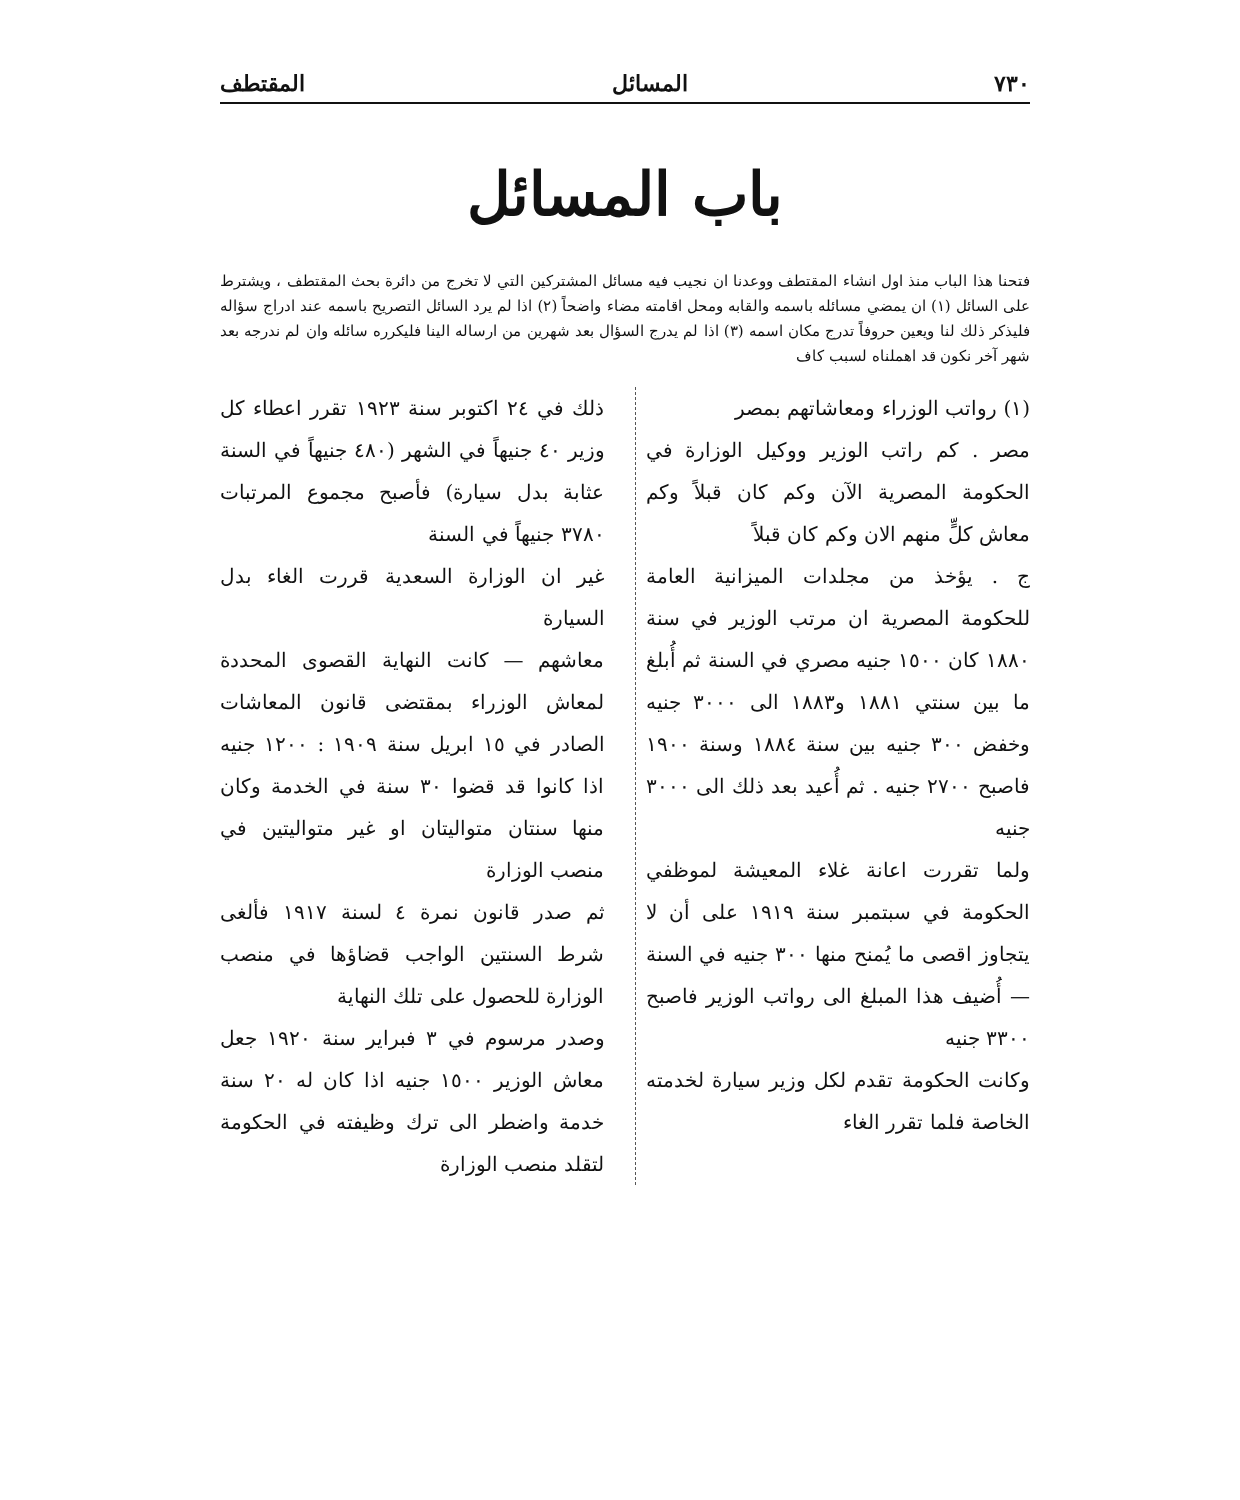٧٣٠ المسائل المقتطف
باب المسائل
فتحنا هذا الباب منذ اول انشاء المقتطف ووعدنا ان نجيب فيه مسائل المشتركين التي لا تخرج من دائرة بحث المقتطف ، ويشترط على السائل (١) ان يمضي مسائله باسمه والقابه ومحل اقامته مضاء واضحاً (٢) اذا لم يرد السائل التصريح باسمه عند ادراج سؤاله فليذكر ذلك لنا ويعين حروفاً تدرج مكان اسمه (٣) اذا لم يدرج السؤال بعد شهرين من ارساله الينا فليكرره سائله وان لم ندرجه بعد شهر آخر نكون قد اهملناه لسبب كاف
(١) رواتب الوزراء ومعاشاتهم بمصر
مصر . كم راتب الوزير ووكيل الوزارة في الحكومة المصرية الآن وكم كان قبلاً وكم معاش كلٍّ منهم الان وكم كان قبلاً
ج . يؤخذ من مجلدات الميزانية العامة للحكومة المصرية ان مرتب الوزير في سنة ١٨٨٠ كان ١٥٠٠ جنيه مصري في السنة ثم أُبلغ ما بين سنتي ١٨٨١ و١٨٨٣ الى ٣٠٠٠ جنيه وخفض ٣٠٠ جنيه بين سنة ١٨٨٤ وسنة ١٩٠٠ فاصبح ٢٧٠٠ جنيه . ثم أُعيد بعد ذلك الى ٣٠٠٠ جنيه
ولما تقررت اعانة غلاء المعيشة لموظفي الحكومة في سبتمبر سنة ١٩١٩ على أن لا يتجاوز اقصى ما يُمنح منها ٣٠٠ جنيه في السنة — أُضيف هذا المبلغ الى رواتب الوزير فاصبح ٣٣٠٠ جنيه
وكانت الحكومة تقدم لكل وزير سيارة لخدمته الخاصة فلما تقرر الغاء
ذلك في ٢٤ اكتوبر سنة ١٩٢٣ تقرر اعطاء كل وزير ٤٠ جنيهاً في الشهر (٤٨٠ جنيهاً في السنة عثابة بدل سيارة) فأصبح مجموع المرتبات ٣٧٨٠ جنيهاً في السنة
غير ان الوزارة السعدية قررت الغاء بدل السيارة
معاشهم — كانت النهاية القصوى المحددة لمعاش الوزراء بمقتضى قانون المعاشات الصادر في ١٥ ابريل سنة ١٩٠٩ : ١٢٠٠ جنيه اذا كانوا قد قضوا ٣٠ سنة في الخدمة وكان منها سنتان متواليتان او غير متواليتين في منصب الوزارة
ثم صدر قانون نمرة ٤ لسنة ١٩١٧ فألغى شرط السنتين الواجب قضاؤها في منصب الوزارة للحصول على تلك النهاية
وصدر مرسوم في ٣ فبراير سنة ١٩٢٠ جعل معاش الوزير ١٥٠٠ جنيه اذا كان له ٢٠ سنة خدمة واضطر الى ترك وظيفته في الحكومة لتقلد منصب الوزارة